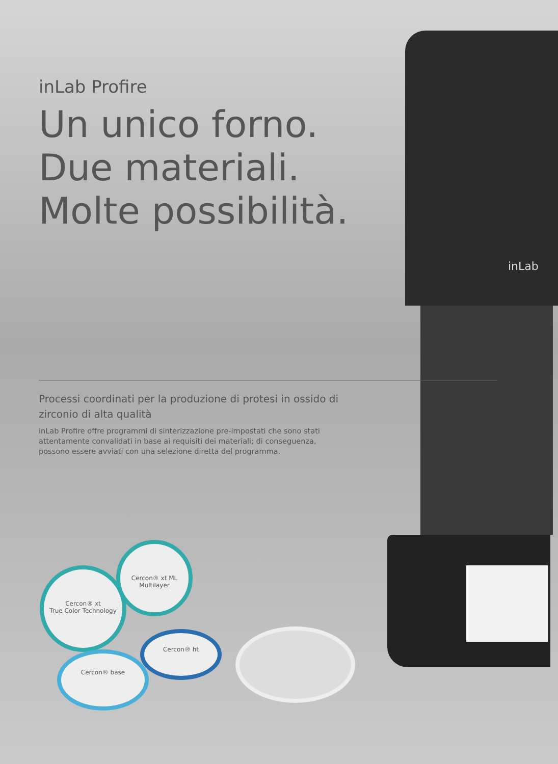inLab Profire
Un unico forno.
Due materiali.
Molte possibilità.
inLab
Processi coordinati per la produzione di protesi in ossido di zirconio di alta qualità
inLab Profire offre programmi di sinterizzazione pre-impostati che sono stati attentamente convalidati in base ai requisiti dei materiali; di conseguenza, possono essere avviati con una selezione diretta del programma.
Cercon® xt
True Color Technology
Cercon® xt ML
Multilayer
Cercon® ht
Cercon® base